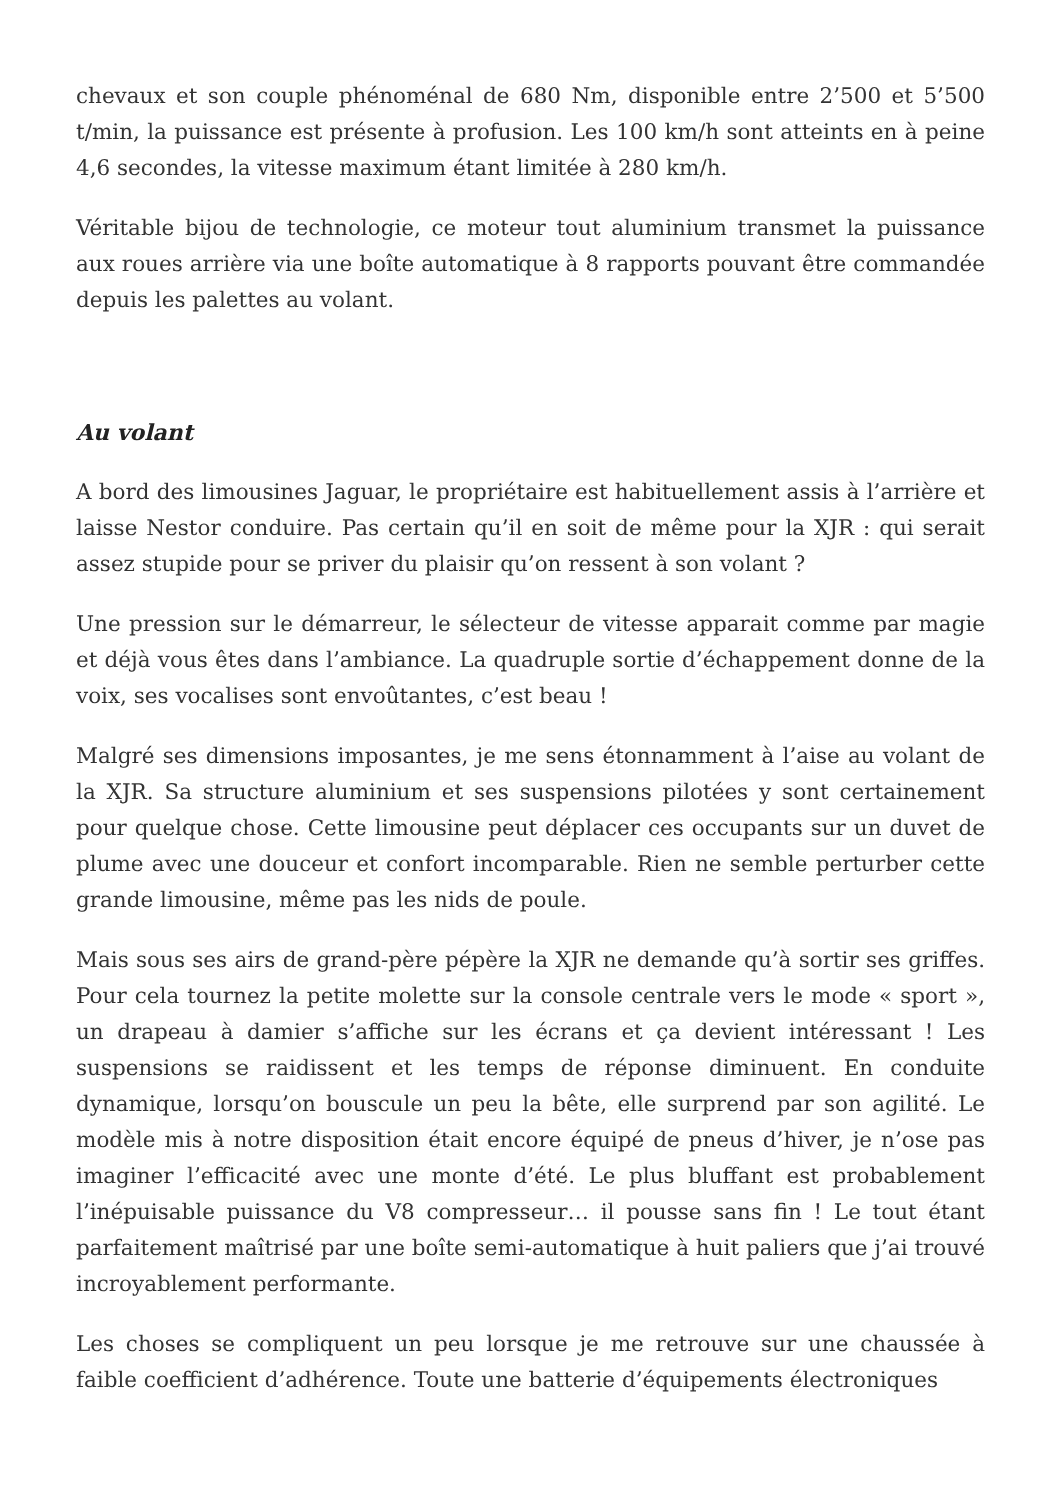chevaux et son couple phénoménal de 680 Nm, disponible entre 2’500 et 5’500 t/min, la puissance est présente à profusion. Les 100 km/h sont atteints en à peine 4,6 secondes, la vitesse maximum étant limitée à 280 km/h.
Véritable bijou de technologie, ce moteur tout aluminium transmet la puissance aux roues arrière via une boîte automatique à 8 rapports pouvant être commandée depuis les palettes au volant.
Au volant
A bord des limousines Jaguar, le propriétaire est habituellement assis à l’arrière et laisse Nestor conduire. Pas certain qu’il en soit de même pour la XJR : qui serait assez stupide pour se priver du plaisir qu’on ressent à son volant ?
Une pression sur le démarreur, le sélecteur de vitesse apparait comme par magie et déjà vous êtes dans l’ambiance. La quadruple sortie d’échappement donne de la voix, ses vocalises sont envoûtantes, c’est beau !
Malgré ses dimensions imposantes, je me sens étonnamment à l’aise au volant de la XJR. Sa structure aluminium et ses suspensions pilotées y sont certainement pour quelque chose. Cette limousine peut déplacer ces occupants sur un duvet de plume avec une douceur et confort incomparable. Rien ne semble perturber cette grande limousine, même pas les nids de poule.
Mais sous ses airs de grand-père pépère la XJR ne demande qu’à sortir ses griffes. Pour cela tournez la petite molette sur la console centrale vers le mode « sport », un drapeau à damier s’affiche sur les écrans et ça devient intéressant ! Les suspensions se raidissent et les temps de réponse diminuent. En conduite dynamique, lorsqu’on bouscule un peu la bête, elle surprend par son agilité. Le modèle mis à notre disposition était encore équipé de pneus d’hiver, je n’ose pas imaginer l’efficacité avec une monte d’été. Le plus bluffant est probablement l’inépuisable puissance du V8 compresseur… il pousse sans fin ! Le tout étant parfaitement maîtrisé par une boîte semi-automatique à huit paliers que j’ai trouvé incroyablement performante.
Les choses se compliquent un peu lorsque je me retrouve sur une chaussée à faible coefficient d’adhérence. Toute une batterie d’équipements électroniques